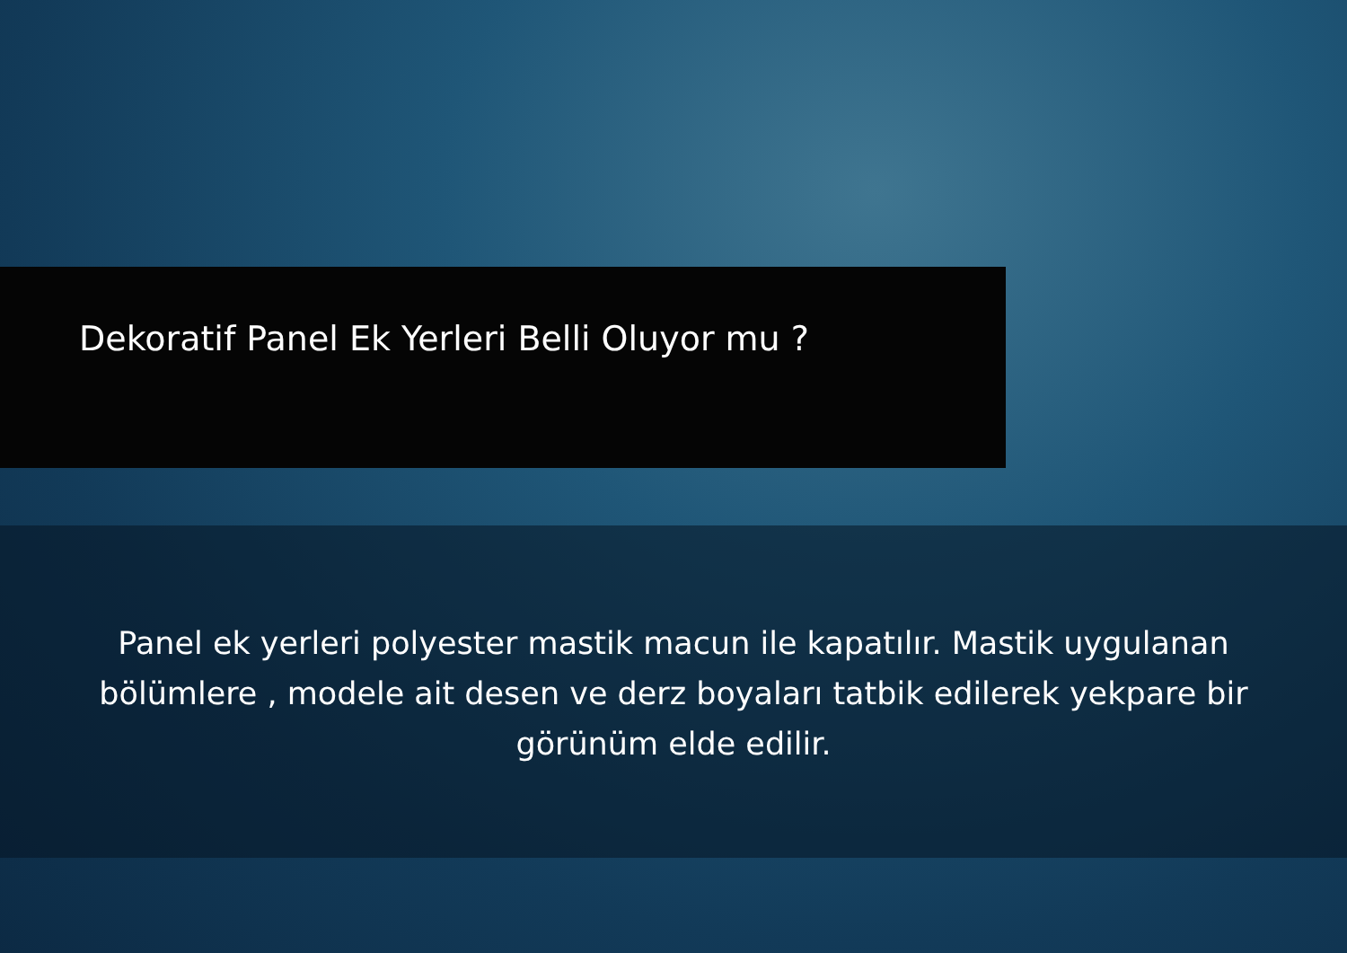Dekoratif Panel Ek Yerleri Belli Oluyor mu ?
Panel ek yerleri polyester mastik macun ile kapatılır. Mastik uygulanan bölümlere , modele ait desen ve derz boyaları tatbik edilerek yekpare bir görünüm elde edilir.